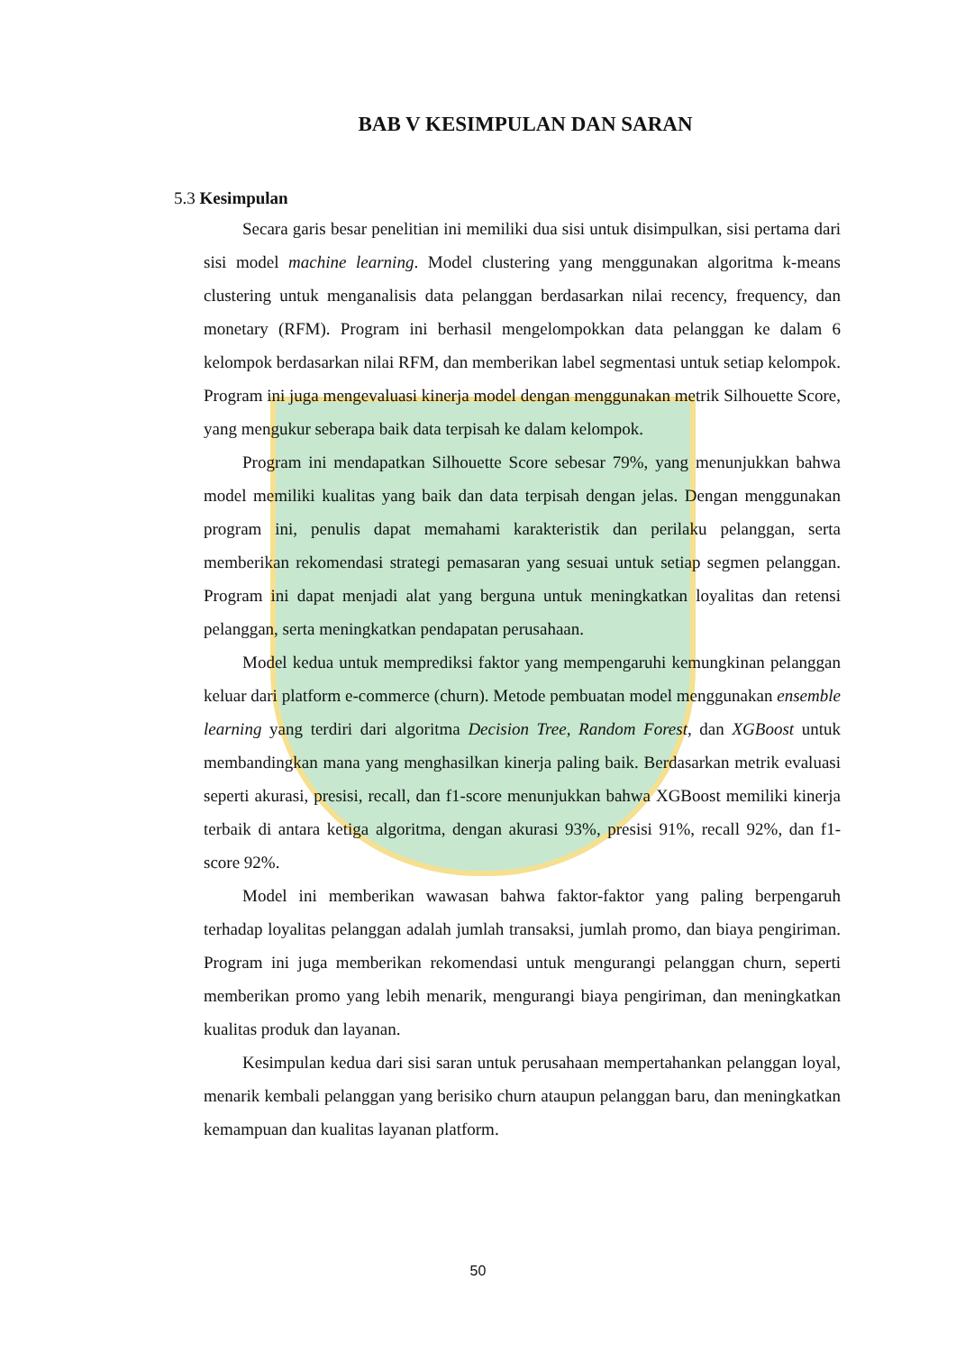BAB V KESIMPULAN DAN SARAN
5.3 Kesimpulan
Secara garis besar penelitian ini memiliki dua sisi untuk disimpulkan, sisi pertama dari sisi model machine learning. Model clustering yang menggunakan algoritma k-means clustering untuk menganalisis data pelanggan berdasarkan nilai recency, frequency, dan monetary (RFM). Program ini berhasil mengelompokkan data pelanggan ke dalam 6 kelompok berdasarkan nilai RFM, dan memberikan label segmentasi untuk setiap kelompok. Program ini juga mengevaluasi kinerja model dengan menggunakan metrik Silhouette Score, yang mengukur seberapa baik data terpisah ke dalam kelompok.
Program ini mendapatkan Silhouette Score sebesar 79%, yang menunjukkan bahwa model memiliki kualitas yang baik dan data terpisah dengan jelas. Dengan menggunakan program ini, penulis dapat memahami karakteristik dan perilaku pelanggan, serta memberikan rekomendasi strategi pemasaran yang sesuai untuk setiap segmen pelanggan. Program ini dapat menjadi alat yang berguna untuk meningkatkan loyalitas dan retensi pelanggan, serta meningkatkan pendapatan perusahaan.
Model kedua untuk memprediksi faktor yang mempengaruhi kemungkinan pelanggan keluar dari platform e-commerce (churn). Metode pembuatan model menggunakan ensemble learning yang terdiri dari algoritma Decision Tree, Random Forest, dan XGBoost untuk membandingkan mana yang menghasilkan kinerja paling baik. Berdasarkan metrik evaluasi seperti akurasi, presisi, recall, dan f1-score menunjukkan bahwa XGBoost memiliki kinerja terbaik di antara ketiga algoritma, dengan akurasi 93%, presisi 91%, recall 92%, dan f1-score 92%.
Model ini memberikan wawasan bahwa faktor-faktor yang paling berpengaruh terhadap loyalitas pelanggan adalah jumlah transaksi, jumlah promo, dan biaya pengiriman. Program ini juga memberikan rekomendasi untuk mengurangi pelanggan churn, seperti memberikan promo yang lebih menarik, mengurangi biaya pengiriman, dan meningkatkan kualitas produk dan layanan.
Kesimpulan kedua dari sisi saran untuk perusahaan mempertahankan pelanggan loyal, menarik kembali pelanggan yang berisiko churn ataupun pelanggan baru, dan meningkatkan kemampuan dan kualitas layanan platform.
50